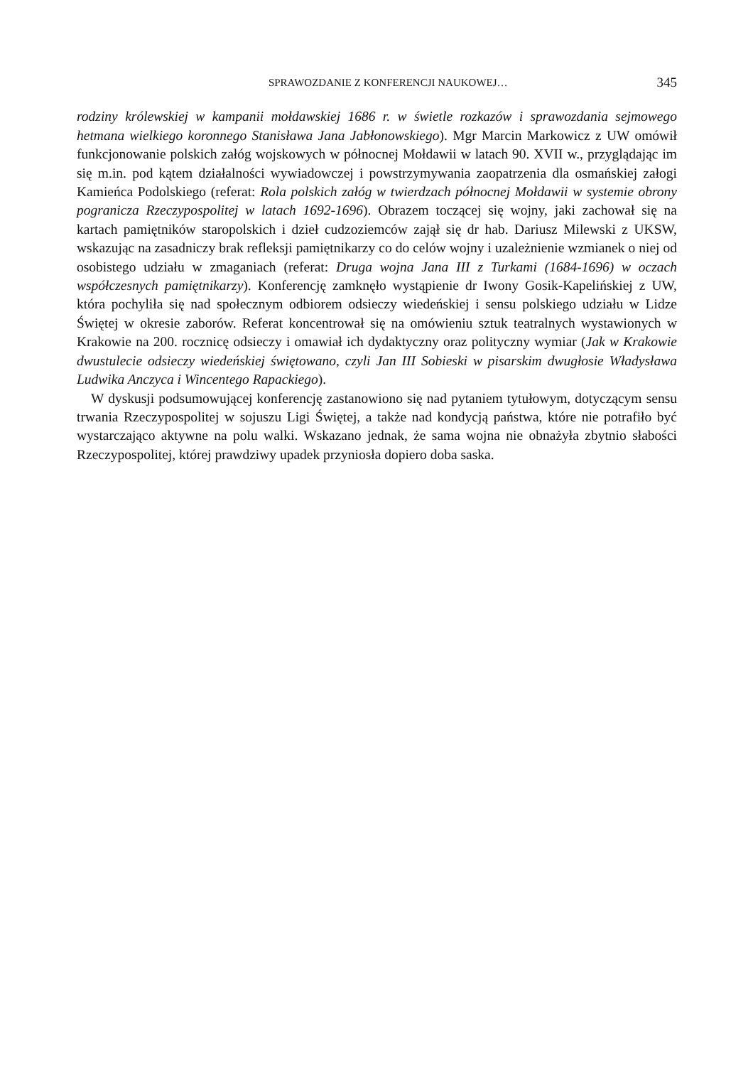SPRAWOZDANIE Z KONFERENCJI NAUKOWEJ… 345
rodziny królewskiej w kampanii mołdawskiej 1686 r. w świetle rozkazów i sprawozdania sejmowego hetmana wielkiego koronnego Stanisława Jana Jabłonowskiego). Mgr Marcin Markowicz z UW omówił funkcjonowanie polskich załóg wojskowych w północnej Mołdawii w latach 90. XVII w., przyglądając im się m.in. pod kątem działalności wywiadowczej i powstrzymywania zaopatrzenia dla osmańskiej załogi Kamieńca Podolskiego (referat: Rola polskich załóg w twierdzach północnej Mołdawii w systemie obrony pogranicza Rzeczypospolitej w latach 1692-1696). Obrazem toczącej się wojny, jaki zachował się na kartach pamiętników staropolskich i dzieł cudzoziemców zajął się dr hab. Dariusz Milewski z UKSW, wskazując na zasadniczy brak refleksji pamiętnikarzy co do celów wojny i uzależnienie wzmianek o niej od osobistego udziału w zmaganiach (referat: Druga wojna Jana III z Turkami (1684-1696) w oczach współczesnych pamiętnikarzy). Konferencję zamknęło wystąpienie dr Iwony Gosik-Kapelińskiej z UW, która pochyliła się nad społecznym odbiorem odsieczy wiedeńskiej i sensu polskiego udziału w Lidze Świętej w okresie zaborów. Referat koncentrował się na omówieniu sztuk teatralnych wystawionych w Krakowie na 200. rocznicę odsieczy i omawiał ich dydaktyczny oraz polityczny wymiar (Jak w Krakowie dwustulecie odsieczy wiedeńskiej świętowano, czyli Jan III Sobieski w pisarskim dwugłosie Władysława Ludwika Anczyca i Wincentego Rapackiego).
W dyskusji podsumowującej konferencję zastanowiono się nad pytaniem tytułowym, dotyczącym sensu trwania Rzeczypospolitej w sojuszu Ligi Świętej, a także nad kondycją państwa, które nie potrafiło być wystarczająco aktywne na polu walki. Wskazano jednak, że sama wojna nie obnażyła zbytnio słabości Rzeczypospolitej, której prawdziwy upadek przyniosła dopiero doba saska.